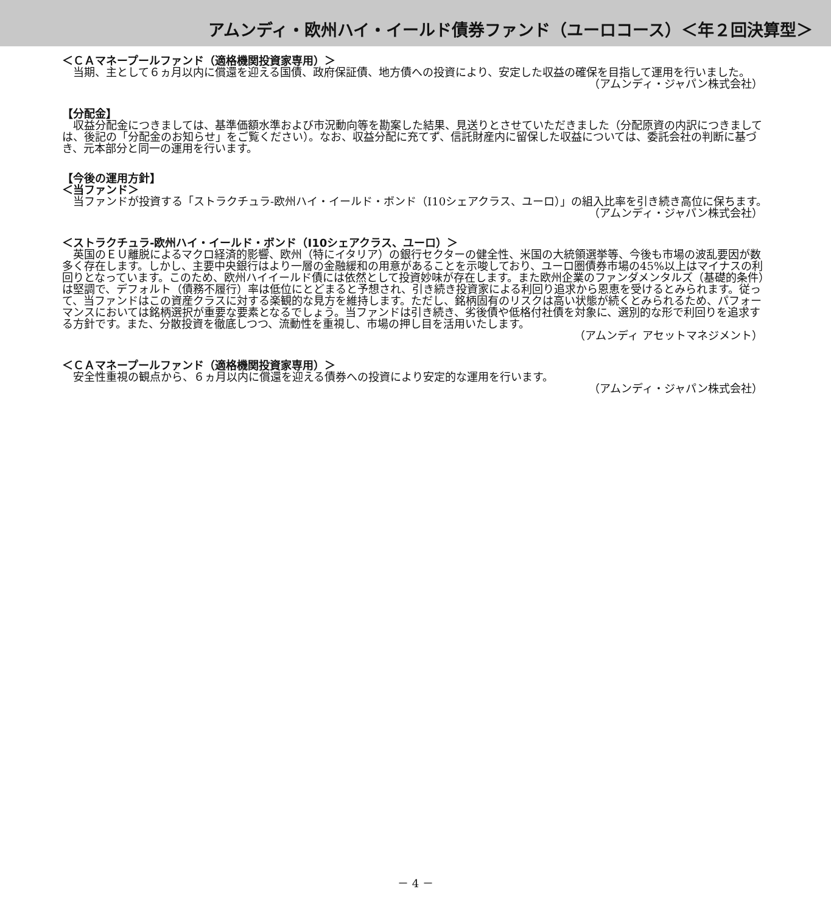アムンディ・欧州ハイ・イールド債券ファンド（ユーロコース）＜年２回決算型＞
＜ＣＡマネープールファンド（適格機関投資家専用）＞
当期、主として６ヵ月以内に償還を迎える国債、政府保証債、地方債への投資により、安定した収益の確保を目指して運用を行いました。
（アムンディ・ジャパン株式会社）
【分配金】
収益分配金につきましては、基準価額水準および市況動向等を勘案した結果、見送りとさせていただきました（分配原資の内訳につきましては、後記の「分配金のお知らせ」をご覧ください）。なお、収益分配に充てず、信託財産内に留保した収益については、委託会社の判断に基づき、元本部分と同一の運用を行います。
【今後の運用方針】
＜当ファンド＞
当ファンドが投資する「ストラクチュラ-欧州ハイ・イールド・ボンド（I10シェアクラス、ユーロ）」の組入比率を引き続き高位に保ちます。
（アムンディ・ジャパン株式会社）
＜ストラクチュラ-欧州ハイ・イールド・ボンド（I10シェアクラス、ユーロ）＞
英国のＥＵ離脱によるマクロ経済的影響、欧州（特にイタリア）の銀行セクターの健全性、米国の大統領選挙等、今後も市場の波乱要因が数多く存在します。しかし、主要中央銀行はより一層の金融緩和の用意があることを示唆しており、ユーロ圏債券市場の45%以上はマイナスの利回りとなっています。このため、欧州ハイイールド債には依然として投資妙味が存在します。また欧州企業のファンダメンタルズ（基礎的条件）は堅調で、デフォルト（債務不履行）率は低位にとどまると予想され、引き続き投資家による利回り追求から恩恵を受けるとみられます。従って、当ファンドはこの資産クラスに対する楽観的な見方を維持します。ただし、銘柄固有のリスクは高い状態が続くとみられるため、パフォーマンスにおいては銘柄選択が重要な要素となるでしょう。当ファンドは引き続き、劣後債や低格付社債を対象に、選別的な形で利回りを追求する方針です。また、分散投資を徹底しつつ、流動性を重視し、市場の押し目を活用いたします。
（アムンディ アセットマネジメント）
＜ＣＡマネープールファンド（適格機関投資家専用）＞
安全性重視の観点から、６ヵ月以内に償還を迎える債券への投資により安定的な運用を行います。
（アムンディ・ジャパン株式会社）
－ 4 －